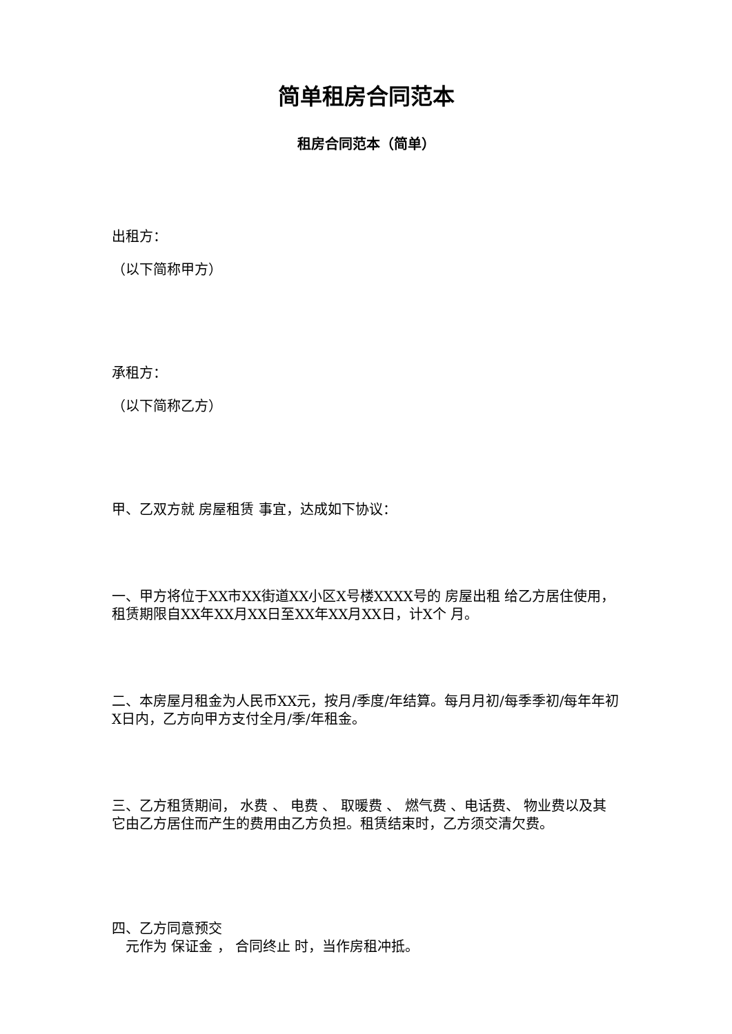简单租房合同范本
租房合同范本（简单）
出租方：
（以下简称甲方）
承租方：
（以下简称乙方）
甲、乙双方就 房屋租赁 事宜，达成如下协议：
一、甲方将位于XX市XX街道XX小区X号楼XXXX号的 房屋出租 给乙方居住使用，租赁期限自XX年XX月XX日至XX年XX月XX日，计X个 月。
二、本房屋月租金为人民币XX元，按月/季度/年结算。每月月初/每季季初/每年年初X日内，乙方向甲方支付全月/季/年租金。
三、乙方租赁期间， 水费 、 电费 、 取暖费 、 燃气费 、电话费、 物业费以及其它由乙方居住而产生的费用由乙方负担。租赁结束时，乙方须交清欠费。
四、乙方同意预交
　元作为 保证金 ， 合同终止 时，当作房租冲抵。